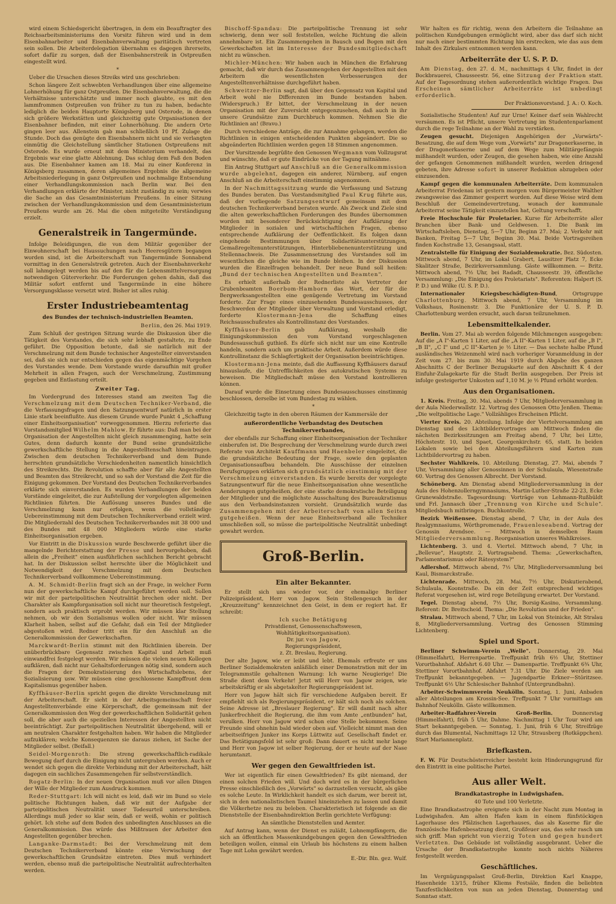wird einem Schiedsgericht übertragen, in dem ein Beauftragter des Reichsarbeitsministeriums den Vorsitz führen wird und in dem Eisenbahnarbeiter und Eisenbahnverwaltung paritätisch vertreten sein sollen. Die Arbeiterdelegation übernahm es dagegen ihrerseits, sofort dafür zu sorgen, daß der Eisenbahnerstreik in Ostpreußen eingestellt wird.
*
Ueber die Ursachen dieses Streiks wird uns geschrieben:
Schon längere Zeit schwebten Verhandlungen über eine allgemeine Lohnerhöhung für ganz Ostpreußen. Die Eisenbahnverwaltung, die die Verhältnisse unterschätzte und immer noch glaubte, es mit den lammfrommen Ostpreußen von früher zu tun zu haben, bedachte lediglich die beiden Hauptorte Königsberg und Osterode, in denen sich größere Werkstätten und gleichzeitig gute Organisationen der Eisenbahner befinden, mit einer Lohnerhöhung. Die andern Orte gingen leer aus. Allenstein gab man schließlich 10 Pf. Zulage die Stunde. Doch das genügte den Eisenbahnern nicht und sie verlangten einmütig die Gleichstellung sämtlicher Stationen Ostpreußens mit Osterode. Es wurde erneut mit dem Ministerium verhandelt, das Ergebnis war eine glatte Ablehnung. Das schlug dem Faß den Boden aus. Die Eisenbahner kamen am 18. Mai zu einer Konferenz in Königsberg zusammen, deren allgemeines Ergebnis die allgemeine Arbeitsniederlegung in ganz Ostpreußen und nochmalige Entsendung einer Verhandlungskommission nach Berlin war. Bei den Verhandlungen erklärte der Minister, nicht zuständig zu sein; verwies die Sache an das Gesamtministerium Preußens. In einer Sitzung zwischen der Verhandlungskommission und dem Gesamtministerium Preußens wurde am 26. Mai die oben mitgeteilte Verständigung erzielt.
Generalstreik in Tangermünde.
Infolge Beleidigungen, die von dem Militär gegenüber der Einwohnerschaft bei Haussuchungen nach Heeresgütern begangen worden sind, ist die Arbeiterschaft von Tangermünde Sonnabend vormittag in den Generalstreik getreten. Auch der Eisenbahnverkehr soll lahmgelegt werden bis auf den für die Lebensmittelversorgung notwendigen Güterverkehr. Die Forderungen gehen dahin, daß das Militär sofort entfernt und Tangermünde in eine höhere Versorgungsklasse versetzt wird. Bisher ist alles ruhig.
Erster Industriebeamtentag
des Bundes der technisch-industriellen Beamten.
Berlin, den 26. Mai 1919.
Zum Schluß der gestrigen Sitzung wurde die Diskussion über die Tätigkeit des Vorstandes, die sich sehr lebhaft gestaltete, zu Ende geführt. Die Opposition betonte, daß sie natürlich mit der Verschmelzung mit dem Bunde technischer Angestellter einverstanden sei, daß sie sich nur entschieden gegen das eigenmächtige Vorgehen des Vorstandes wende. Dem Vorstande wurde daraufhin mit großer Mehrheit in allen Fragen, auch der Verschmelzung, Zustimmung gegeben und Entlastung erteilt.
Zweiter Tag.
Im Vordergrund des Interesses stand am zweiten Tag die Verschmelzung mit dem Deutschen Techniker-Verband, die die Verfassungsfragen und den Satzungsentwurf natürlich in erster Linie stark beeinflußte. Aus diesem Grunde wurde Punkt 4 „Schaffung einer Einheitsorganisation" vorweggenommen. Hierzu referierte das Vorstandsmitglied Wilhelm Mahlow. Er führte aus: Daß man bei der Organisation der Angestellten nicht gleich zusammenging, hatte sein Gutes, denn dadurch konnte der Bund seine grundsätzliche gewerkschaftliche Stellung in die Angestelltenschaft hineintragen. Zwischen dem deutschen Technikerverband und dem Bunde herrschten grundsätzliche Verschiedenheiten namentlich hinsichtlich des Streikrechts. Die Revolution schaffte aber für alle Angestellten und Beamten das Streikrecht, und so sah der Vorstand die Zeit für die Einigung gekommen. Der Vorstand des Deutschen Technikerverbandes erklärte sich einverstanden. Es wurden Verhandlungen der beiden Vorstände eingeleitet, die zur Aufstellung der vorgelegten allgemeinen Richtlinien führten. Die Auflösung unseres Bundes und die Verschmelzung kann nur erfolgen, wenn die vollständige Uebereinstimmung mit dem Deutschen Technikerverband erzielt wird. Die Mitgliederzahl des Deutschen Technikerverbandes mit 38 000 und des Bundes mit 48 000 Mitgliedern würde eine starke Einheitsorganisation ergeben.
Vor Eintritt in die Diskussion wurde Beschwerde geführt über die mangelnde Berichterstattung der Presse und hervorgehoben, daß allein die „Freiheit" einen ausführlichen sachlichen Bericht gebracht hat. In der Diskussion selbst herrschte über die Möglichkeit und Notwendigkeit der Verschmelzung mit dem Deutschen Technikerverband vollkommene Uebereinstimmung.
A. M. Schmidt-Berlin fragt sich an der Frage, in welcher Form nun der gewerkschaftliche Kampf durchgeführt werden soll. Sollen wir mit der parteipolitischen Neutralität brechen oder nicht. Der Charakter als Kampforganisation soll nicht nur theoretisch festgelegt, sondern auch praktisch erprobt werden. Wir müssen klar Stellung nehmen, ob wir den Sozialismus wollen oder nicht. Wir müssen Klarheit haben, selbst auf die Gefahr, daß ein Teil der Mitglieder abgestoßen wird. Redner tritt ein für den Anschluß an die Generalkommission der Gewerkschaften.
Marckwardt-Berlin stimmt mit den Richtlinien überein. Der unüberbrückbare Gegensatz zwischen Kapital und Arbeit muß einwandfrei festgelegt werden. Wir müssen die vielen neuen Kollegen aufklären, daß nicht nur Gehaltsforderungen nötig sind, sondern auch die Fragen der Demokratisierung des Wirtschaftslebens, der Sozialisierung usw. Wir müssen eine geschlossene Kampffront dem Kapitalismus gegenüber haben.
Kyffhäuser-Berlin spricht gegen die direkte Verschmelzung mit der Arbeiterschaft. Er sieht in der Arbeitsgemeinschaft freier Angestelltenverbände eine Körperschaft, die gemeinsam mit der Generalkommission den Weg der gewerkschaftlichen Solidarität gehen soll, die aber auch die speziellen Interessen der Angestellten nicht beeinträchtigt. Zur parteipolitischen Neutralität übergehend, will er am neutralen Charakter festgehalten haben. Wir haben die Mitglieder aufzuklären; welche Konsequenzen sie daraus ziehen, ist Sache der Mitglieder selbst. (Beifall.)
Seidel-Morgenroth: Die streng gewerkschaftlich-radikale Bewegung darf durch die Einigung nicht untergraben werden. Auch er wendet sich gegen die direkte Verbindung mit der Arbeiterschaft, hält dagegen ein sachliches Zusammengehen für selbstverständlich.
Rogatz-Berlin: In der neuen Organisation muß vor allen Dingen der Wille der Mitglieder zum Ausdruck kommen.
Reder-Stuttgart: Ich will nicht es leid, daß wir im Bund so viele politische Richtungen haben, daß wir mit der Aufgabe der parteipolitischen Neutralität unser Todesurteil unterschreiben. Allerdings muß jeder so klar sein, daß er weiß, wohin er politisch gehört. Ich stehe auf dem Boden des unbedingten Anschlusses an die Generalkommission. Das würde das Mißtrauen der Arbeiter den Angestellten gegenüber brechen.
Langanke-Darmstadt: Bei der Verschmelzung mit dem Deutschen Technikerverband könnte eine Verwischung der gewerkschaftlichen Grundsätze eintreten. Dies muß verhindert werden, ebenso muß die parteipolitische Neutralität aufrechterhalten werden.
Bischoff-Spandau: Die parteipolitische Trennung ist sehr schwierig, denn wer soll feststellen, welche Richtung die allein annehmbare ist. Ein Zusammengehen in Bausch und Bogen mit den Gewerkschaften ist im Interesse der Bundesmitgliedschaft nicht zu wünschen.
Michler-München: Wir haben auch in München die Erfahrung gemacht, daß wir durch das Zusammengehen der Angestellten mit den Arbeitern die wesentlichsten Verbesserungen der Angestelltenverhältnisse durchgeführt haben.
Schweitzer-Berlin sagt, daß über den Gegensatz von Kapital und Arbeit wohl nie Differenzen im Bunde bestanden haben. (Widerspruch.) Er bittet, der Verschmelzung in der neuen Organisation mit der Zuversicht entgegenzusehen, daß auch in ihr unsere Grundsätze zum Durchbruch kommen. Nehmen Sie die Richtlinien an! (Bravo.)
Durch verschiedene Anträge, die zur Annahme gelangen, werden die Richtlinien in einigen entscheidenden Punkten abgeändert. Die so abgeänderten Richtlinien werden gegen 18 Stimmen angenommen.
Der Vorsitzende begrüßte den Genossen Wegmann vom Vollzugsrat und wünschte, daß er gute Eindrücke von der Tagung mitnähme.
Ein Antrag Stuttgart auf Anschluß an die Generalkommission wurde abgelehnt, dagegen ein anderer, Nürnberg, auf engen Anschluß an die Arbeiterschaft einstimmig angenommen.
In der Nachmittagssitzung wurde die Verfassung und Satzung des Bundes beraten. Das Vorstandsmitglied Paul Krug führte aus, daß der vorliegende Satzungsentwurf gemeinsam mit dem deutschen Technikerverband beraten wurde. Als Zweck und Ziele sind die alten gewerkschaftlichen Forderungen des Bundes übernommen worden mit besonderer Berücksichtigung der Aufklärung der Mitglieder in sozialen und wirtschaftlichen Fragen, ebenso entsprechende Aufklärung der Oeffentlichkeit. Es folgen dann eingehende Bestimmungen über Solidaritätsunterstützungen, Gemaßregeltenunterstützungen, Hinterbliebenenunterstützung und Stellennachweis. Die Zusammensetzung des Vorstandes soll im wesentlichen die gleiche wie im Bunde bleiben. In der Diskussion wurden die Einzelfragen behandelt. Der neue Bund soll heißen: „Bund der technischen Angestellten und Beamten".
Es erhielt außerhalb der Rednerliste als Vertreter der Grubenbeamten Boerbom-Hamborn das Wort, der für die Bergwerksangestellten eine genügende Vertretung im Vorstand forderte. Zur Frage eines einzusehenden Bundesausschusses, der Beschwerden der Mitglieder über Verwaltung und Vorstand erledigt, forderte Klostermann-Jena die Schaffung eines Reichsausschußrates als Kontrollinstanz des Vorstandes.
Kyffhäuser-Berlin gab Aufklärung, weshalb die Einigungskommission den vom Vorstand vorgeschlagenen Bundesausschuß guthieß. Es dürfe sich nicht nur um eine Kontrolle handeln, sondern auch um praktische Arbeit. Außerdem würde diese Kontrollinstanz die Schlagfertigkeit der Organisation beeinträchtigen.
Klostermann-Jena meinte, daß die Auffassung Kyffhäusers darauf hinauslaufe, die Untrefflichkeiten des autokratischen Systems zu beweisen. Die Mitgliedschaft müsse den Vorstand kontrollieren können.
Darauf wurde die Einsetzung eines Bundesausschusses einstimmig beschlossen, derselbe ist vom Bundestag zu wählen.
*
Gleichzeitig tagte in den oberen Räumen der Kammersäle der
außerordentliche Verbandstag des Deutschen Technikerverbandes,
der ebenfalls zur Schaffung einer Einheitsorganisation der Techniker einberufen ist. Die Besprechung der Verschmelzung wurde durch zwei Referate von Architekt Kauffmann und Haenbeler eingeleitet, die die grundsätzliche Bedeutung der Frage, sowie den geplanten Organisationsaufbau behandeln. Die Ausschüsse der einzelnen Berufsgruppen erklärten sich grundsätzlich einstimmig mit der Verschmelzung einverstanden. Es wurde bereits der vorgelegte Satzungsentwurf für die neue Einheitsorganisation ohne wesentliche Aenderungen gutgeheißen, der eine starke demokratische Beteiligung der Mitglieder und die möglichste Ausschaltung des Bureaukratismus aus den Verbandsinstanzen vorsieht. Grundsätzlich wurde das Zusammengehen mit der Arbeiterschaft von allen Seiten gutgeheißen. Wenn der neue Einheitsverband alle Techniker umschließen soll, so müsse die parteipolitische Neutralität unbedingt gewahrt werden.
Groß-Berlin.
Ein alter Bekannter.
Er stellt sich uns wieder vor, der ehemalige Berliner Polizeipräsident, Herr von Jagow. Sein Stellengesuch in der „Kreuzzeitung" kennzeichnet den Geist, in dem er regiert hat. Er schreibt:
Ich suche Betätigung
Privatdienst, Genossenschaftswesen,
Wohltätigkeitsorganisation).
Dr. jur. von Jagow,
Regierungspräsident,
z. Zt. Breslau, Regierung.
Der alte Jagow, wie er leibt und lebt. Ehemals erfreute er uns Berliner Sozialdemokraten anläßlich einer Demonstration mit der im Telegrammstile gehaltenen Warnung: Ich warne Neugierige! Die Straße dient dem Verkehr! Jetzt will Herr von Jagow zeigen, wie arbeitskräftig er als abgetakelter Regierungspräsident ist.
Herr von Jagow hält sich für verschiedene Aufgaben bereit. Er empfiehlt sich als Regierungspräsident, er hält sich noch als solchen. Seine Adresse ist „Breslauer Regierung". Er will damit nach alter Junkerfrechheit die Regierung, die ihm vom Amte „entbunden" hat, verulken. Herr von Jagow wird schon eine Stelle bekommen. Seine Freunde sind ohnehin bald wieder oben auf. Vielleicht nimmt man den arbeitseifrigen Junker ins Korps Lüttwitz auf. Gesellschaft findet er. Das Betätigungsfeld ist sehr groß: Dann dauert es nicht mehr lange und Herr von Jagow ist selber Regierung, der er heute auf der Nase herumtanzt.
Wer gegen den Gewaltfrieden ist.
Wer ist eigentlich für einen Gewaltfrieden? Es gibt niemand, der einen solchen Frieden will. Und doch wird es in der bürgerlichen Presse einschließlich des „Vorwärts" so darzustellen versucht, als gäbe es solche Leute. In Wirklichkeit handelt es sich darum, wer bereit ist, sich in den nationalistischen Taumel hineinziehen zu lassen und damit die Völkerhetze neu zu beleben. Charakteristisch ist folgende an die Dienststelle der Eisenbahndirektion Berlin gerichtete Verfügung:
An sämtliche Dienststellen und Aemter.
Auf Antrag kann, wenn der Dienst es zuläßt, Lohnempfängern, die sich an öffentlichen Massenkundgebungen gegen den Gewaltfrieden beteiligen wollen, einmal ein Urlaub bis höchstens zu einem halben Tage mit Lohn gewährt werden.
E.-Dir. Bln. gez. Wulf.
Wir halten es für richtig, wenn den Arbeitern die Teilnahme an politischen Kundgebungen ermöglicht wird, aber das darf sich nicht nur nach einer bestimmten Richtung hin erstrecken, wie das aus dem Inhalt des Zirkulars entnommen werden kann.
Arbeiterräte der U. S. P. D.
Am Dienstag, den 27. d. M., nachmittags 4 Uhr, findet in der Bockbrauerei, Chausseestr. 56, eine Sitzung der Fraktion statt. Auf der Tagesordnung stehen außerordentlich wichtige Fragen. Das Erscheinen sämtlicher Arbeiterräte ist unbedingt erforderlich.
Der Fraktionsvorstand. J. A.: O. Koch.
Sozialistische Studenten! Auf zur Urne! Keiner darf sein Wahlrecht versäumen. Es ist Pflicht, unsere Vertretung im Studentenparlament durch die rege Teilnahme an der Wahl zu verstärken.
Zeugen gesucht. Diejenigen Angehörigen der „Vorwärts"-Besatzung, die auf dem Wege vom „Vorwärts" zur Dragonerkaserne, in der Dragonerkaserne und auf dem Wege zum Militärgefängnis mißhandelt wurden, oder Zeugen, die gesehen haben, wie eine Anzahl der gefangen Genommenen mißhandelt wurden, werden dringend gebeten, ihre Adresse sofort in unserer Redaktion abzugeben oder einzusenden.
Kampf gegen die kommunalen Arbeiterräte. Dem kommunalen Arbeiterrat Friedenau ist gestern morgen vom Bürgermeister Walther zwangsweise das Zimmer gesperrt worden. Auf diese Weise wird dem Beschluß der Gemeindevertretung, wonach der kommunale Arbeiterrat seine Tätigkeit einzustellen hat, Geltung verschafft.
Freie Hochschule für Proletarier. Kurse für Arbeiterräte aller Branchen über Bank- und Geldwesen. 1. Die Bank im Wirtschaftsleben, Dienstag, 5—7 Uhr, Beginn 27. Mai; 2. Verkehr mit Banken, Freitag 5—7 Uhr, Beginn 30. Mai. Beide Vortragsreihen finden Kochstraße 13, Gesangsaal, statt.
Zentralstelle für Einigung der Sozialdemokratie. Bez. Südosten. Mittwoch abend, 7 Uhr, im Lokal Grabert, Lausitzer Platz 7, Ecke Skalitzer Straße, Bezirksversammlung. Gäste willkommen. — Britz. Mittwoch abend, 7½ Uhr, bei Radadt, Chausseestr. 39, öffentliche Versammlung: „Die Einigung des Proletariats". Referenten: Halpert (S. P. D.) und Wilke (U. S. P. D.).
Internationaler Kriegsbeschädigten-Bund, Ortsgruppe Charlottenburg. Mittwoch abend, 7 Uhr, Versammlung im Volkshaus, Rosinenstr. 3. Die Funktionäre der U. S. P. D. Charlottenburg werden ersucht, auch daran teilzunehmen.
Lebensmittelkalender.
Berlin. Vom 27. Mai ab werden folgende Milchmengen ausgegeben: Auf die „A I"-Karten 1 Liter, auf die „A II"-Karten 1 Liter, auf die „B I", „B II", „C I" und „C II"-Karten je ½ Liter. — Das sechste halbe Pfund ausländisches Weizenmehl wird nach vorheriger Voranmeldung in der Zeit vom 27. bis zum 30. Mai 1919 durch Abgabe des ganzen Abschnitts C der Berliner Bezugskarte auf den Abschnitt K 4 der Einfuhr-Zulagekarte für die Stadt Berlin ausgegeben. Der Preis ist infolge gesteigerter Unkosten auf 1,10 M. je ½ Pfund erhöht worden.
Aus den Organisationen.
1. Kreis. Freitag, 30. Mai, abends 7 Uhr, Mitgliederversammlung in der Aula Niederwallstr. 12. Vortrag des Genossen Otto Jenßen. Thema: „Die weltpolitische Lage." Vollzähliges Erscheinen Pflicht.
Vierter Kreis. 20. Abteilung. Infolge der Viertelversammlung am Dienstag und des Lichtbildervortrages am Mittwoch finden die nächsten Bezirkssitzungen am Freitag abend, 7 Uhr, bei Litte, Höchstestr. 10, und Spaet, Georgenkirchstr. 65, statt. In beiden Lokalen sowie bei den Abteilungsführern sind Karten zum Lichtbildervortrag zu haben.
Sechster Wahlkreis. 10. Abteilung. Dienstag, 27. Mai, abends 7 Uhr, Versammlung aller Genossinnen in der Schulaula, Wiesenstraße 60. Vortrag des Genossen Albrecht. Der Vorstand.
Schöneberg. Am Dienstag abend Mitgliederversammlung in der Aula des Hohenzollerngymnasiums, Martin-Luther-Straße 22-23, Ecke Grunewaldstraße. Tagesordnung: Vorträge von Lehmann-Rußbüldt und Frl. Jannasch über „Trennung von Kirche und Schule". Mitgliedsbuch mitbringen. Buchkontrolle.
Bezirk Weißensee. Dienstag abend, 7 Uhr, in der Aula des Realgymnasiums, Wörthpromenade, Frauenleseabend. Vortrag der Genossin Arendsee. — Mittwoch in demselben Raum Mitgliederversammlung. Reorganisation unseres Wahlkreises.
Lichtenberg. 3. und 4. Viertel. Mittwoch abend, 7 Uhr, in „Bellevue", Hauptstr. 2, Vortragsabend. Thema: „Gewerkschaften, Parlamentarismus oder Rätesystem?"
Adlershof. Mittwoch abend, 7½ Uhr, Mitgliederversammlung bei Kaul, Bismarckstraße.
Lichtenrade. Mittwoch, 28. Mai, 7½ Uhr, Diskutierabend, Schulaula, Koonstraße. Da ein der Zeit entsprechend wichtiges Referat vorgesehen ist, wird rege Beteiligung erwartet. Der Vorstand.
Tegel. Dienstag abend, 7½ Uhr, Borsig-Kasino, Versammlung. Referent: Dr. Breitscheid. Thema: „Die Revolution und der Frieden".
Stralau. Mittwoch abend, 7 Uhr, im Lokal von Steinicke, Alt Stralau 8, Mitgliederversammlung. Vortrag des Genossen Stimming Lichtenberg.
Spiel und Sport.
Berliner Schwimm-Verein „Welle". Donnerstag, 29. Mai (Himmelfahrt), Herrenpartie. Treffpunkt früh 6½ Uhr, Stettiner Vorortbahnhof. Abfahrt 6.40 Uhr. — Damenpartie. Treffpunkt 6¾ Uhr, Stettiner Vorortbahnhof. Abfahrt 7.31 Uhr. Die Ziele werden am Treffpunkt bekanntgegeben. — Jugendpartie Erkner—Störitzsee. Treffpunkt 6½ Uhr Schlesischer Bahnhof (Untergrundbahn).
Arbeiter-Schwimmverein Neukölln. Sonntag, 1. Juni, Anbaden aller Abteilungen am Krossin-See. Treffpunkt 7 Uhr vormittags am Bahnhof Neukölln. Gäste willkommen.
Arbeiter-Radfahrer-Verein Groß-Berlin. Donnerstag (Himmelfahrt), früh 5 Uhr, Dahme. Nachmittag 1 Uhr Tour wird am Start bekanntgegeben. — Sonntag, 1. Juni, früh 6 Uhr, Streifzüge durch das Blumental, Nachmittags 12 Uhr, Strausberg (Rotkäppchen). Start Mariannenplatz.
Briefkasten.
F. W. Für Deutschösterreicher besteht kein Hinderungsgrund für den Eintritt in eine politische Partei.
Aus aller Welt.
Brandkatastrophe in Ludwigshafen.
40 Tote und 100 Verletzte.
Eine Brandkatastrophe ereignete sich in der Nacht zum Montag in Ludwigshafen. Am alten Hafen kam in einem fünfstöckigen Lagerhause des Pfälzischen Lagerhauses, das als Kaserne für die französische Hafenbesatzung dient, Großfeuer aus, das sehr rasch um sich griff. Man spricht von vierzig Toten und gegen hundert Verletzten. Das Gebäude ist vollständig ausgebrannt. Ueber die Ursache der Brandkatastrophe konnte noch nichts Näheres festgestellt werden.
Geschäftliches.
Im Vergnügungspalast Groß-Berlin, Direktion Karl Knappe, Hasenheide 13/15, früher Kliems Festsäle, finden die beliebten Tanzfestlichkeiten von nun an jeden Dienstag, Donnerstag und Sonntag statt.